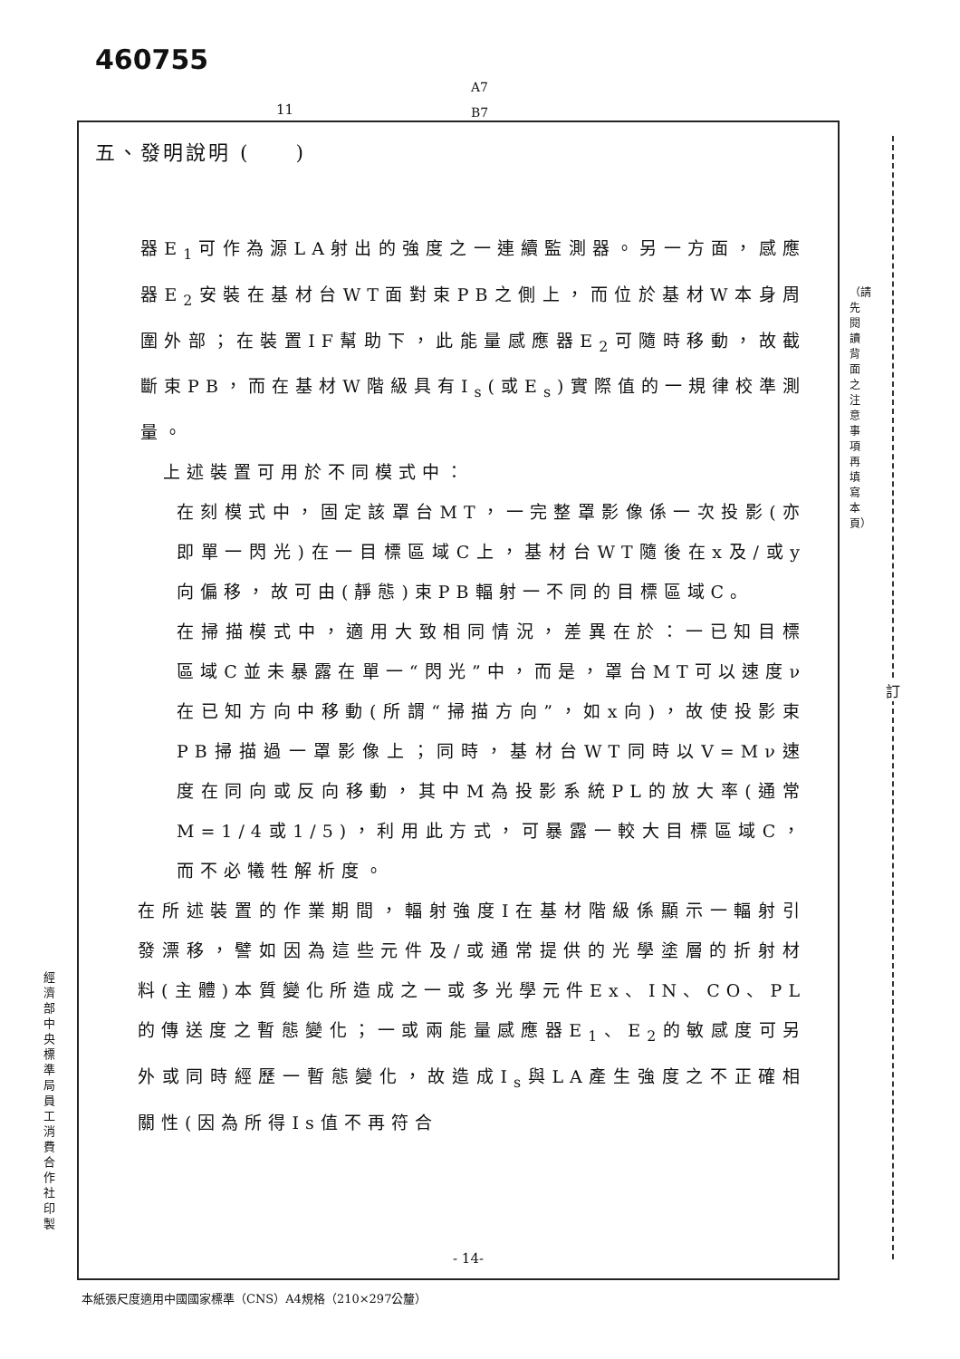460755
A7
B7
11
訂
（請先閱讀背面之注意事項再填寫本頁）
經濟部中央標準局員工消費合作社印製
五、發明說明 (　　)
器E<sub>1</sub>可作為源LA射出的強度之一連續監測器。另一方面，感應器E<sub>2</sub>安裝在基材台WT面對束PB之側上，而位於基材W本身周圍外部；在裝置IF幫助下，此能量感應器E<sub>2</sub>可隨時移動，故截斷束PB，而在基材W階級具有I<sub>s</sub>(或E<sub>s</sub>)實際值的一規律校準測量。
上述裝置可用於不同模式中：
在刻模式中，固定該罩台MT，一完整罩影像係一次投影(亦即單一閃光)在一目標區域C上，基材台WT隨後在x及/或y向偏移，故可由(靜態)束PB輻射一不同的目標區域C。
在掃描模式中，適用大致相同情況，差異在於：一已知目標區域C並未暴露在單一“閃光”中，而是，罩台MT可以速度ν在已知方向中移動(所謂“掃描方向”，如x向)，故使投影束PB掃描過一罩影像上；同時，基材台WT同時以V=Mν速度在同向或反向移動，其中M為投影系統PL的放大率(通常M=1/4或1/5)，利用此方式，可暴露一較大目標區域C，而不必犧牲解析度。
在所述裝置的作業期間，輻射強度I在基材階級係顯示一輻射引發漂移，譬如因為這些元件及/或通常提供的光學塗層的折射材料(主體)本質變化所造成之一或多光學元件Ex、IN、CO、PL的傳送度之暫態變化；一或兩能量感應器E<sub>1</sub>、E<sub>2</sub>的敏感度可另外或同時經歷一暫態變化，故造成I<sub>s</sub>與LA產生強度之不正確相關性(因為所得Is值不再符合
- 14-
本紙張尺度適用中國國家標準（CNS）A4規格（210×297公釐）